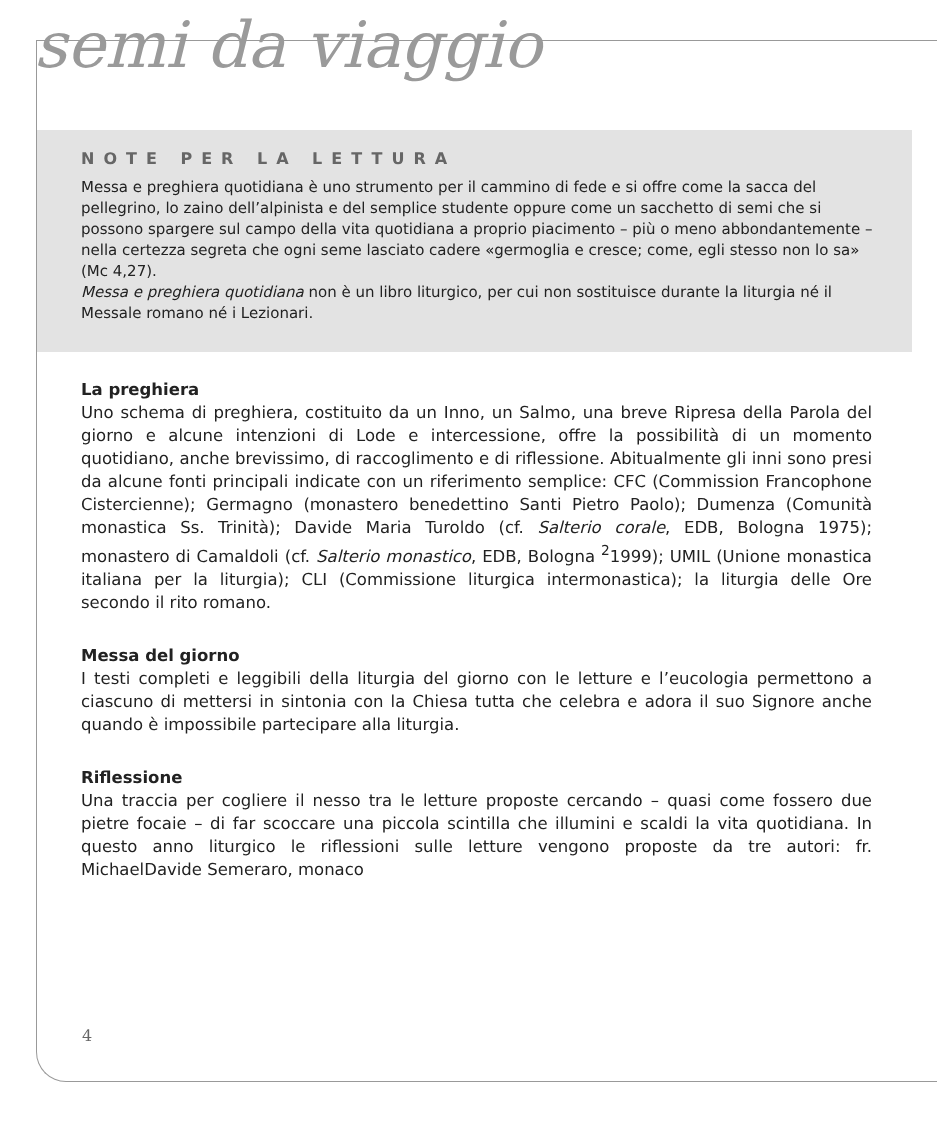semi da viaggio
NOTE PER LA LETTURA
Messa e preghiera quotidiana è uno strumento per il cammino di fede e si offre come la sacca del pellegrino, lo zaino dell’alpinista e del semplice studente oppure come un sacchetto di semi che si possono spargere sul campo della vita quotidiana a proprio piacimento – più o meno abbondantemente – nella certezza segreta che ogni seme lasciato cadere «germoglia e cresce; come, egli stesso non lo sa» (Mc 4,27).
Messa e preghiera quotidiana non è un libro liturgico, per cui non sostituisce durante la liturgia né il Messale romano né i Lezionari.
La preghiera
Uno schema di preghiera, costituito da un Inno, un Salmo, una breve Ripresa della Parola del giorno e alcune intenzioni di Lode e intercessione, offre la possibilità di un momento quotidiano, anche brevissimo, di raccoglimento e di riflessione. Abitualmente gli inni sono presi da alcune fonti principali indicate con un riferimento semplice: CFC (Commission Francophone Cistercienne); Germagno (monastero benedettino Santi Pietro Paolo); Dumenza (Comunità monastica Ss. Trinità); Davide Maria Turoldo (cf. Salterio corale, EDB, Bologna 1975); monastero di Camaldoli (cf. Salterio monastico, EDB, Bologna <sup>2</sup>1999); UMIL (Unione monastica italiana per la liturgia); CLI (Commissione liturgica intermonastica); la liturgia delle Ore secondo il rito romano.
Messa del giorno
I testi completi e leggibili della liturgia del giorno con le letture e l’eucologia permettono a ciascuno di mettersi in sintonia con la Chiesa tutta che celebra e adora il suo Signore anche quando è impossibile partecipare alla liturgia.
Riflessione
Una traccia per cogliere il nesso tra le letture proposte cercando – quasi come fossero due pietre focaie – di far scoccare una piccola scintilla che illumini e scaldi la vita quotidiana. In questo anno liturgico le riflessioni sulle letture vengono proposte da tre autori: fr. MichaelDavide Semeraro, monaco
4